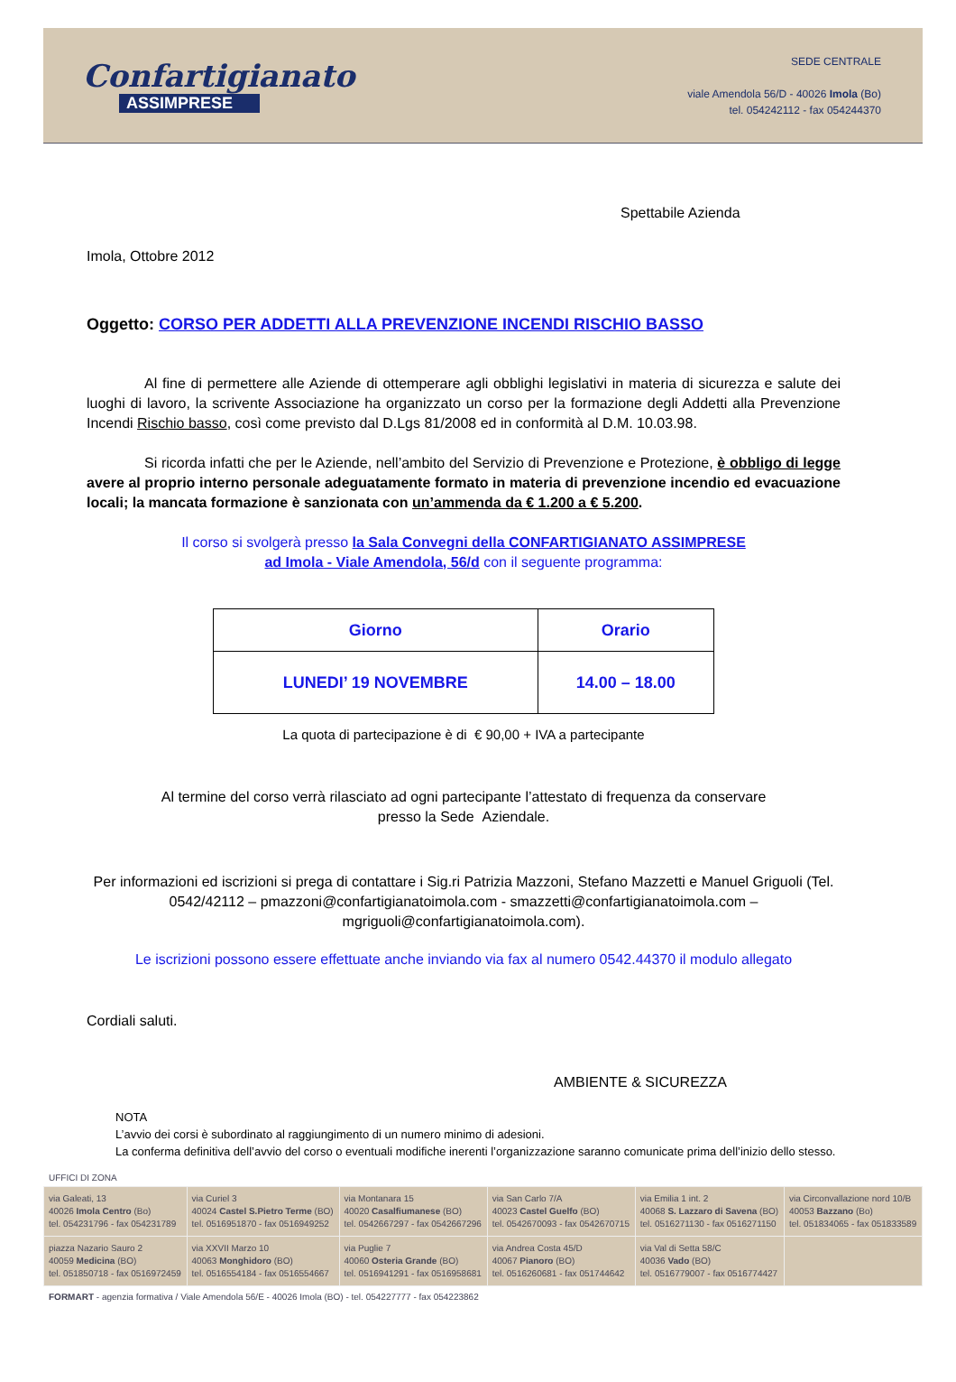Confartigianato
ASSIMPRESE
SEDE CENTRALE
viale Amendola 56/D - 40026 Imola (Bo)
tel. 054242112 - fax 054244370
Spettabile Azienda
Imola, Ottobre 2012
Oggetto: CORSO PER ADDETTI ALLA PREVENZIONE INCENDI RISCHIO BASSO
Al fine di permettere alle Aziende di ottemperare agli obblighi legislativi in materia di sicurezza e salute dei luoghi di lavoro, la scrivente Associazione ha organizzato un corso per la formazione degli Addetti alla Prevenzione Incendi Rischio basso, così come previsto dal D.Lgs 81/2008 ed in conformità al D.M. 10.03.98.
Si ricorda infatti che per le Aziende, nell’ambito del Servizio di Prevenzione e Protezione, è obbligo di legge avere al proprio interno personale adeguatamente formato in materia di prevenzione incendio ed evacuazione locali; la mancata formazione è sanzionata con un’ammenda da € 1.200 a € 5.200.
Il corso si svolgerà presso la Sala Convegni della CONFARTIGIANATO ASSIMPRESE
ad Imola - Viale Amendola, 56/d con il seguente programma:
| Giorno | Orario |
| --- | --- |
| LUNEDI’ 19 NOVEMBRE | 14.00 – 18.00 |
La quota di partecipazione è di € 90,00 + IVA a partecipante
Al termine del corso verrà rilasciato ad ogni partecipante l’attestato di frequenza da conservare
presso la Sede Aziendale.
Per informazioni ed iscrizioni si prega di contattare i Sig.ri Patrizia Mazzoni, Stefano Mazzetti e Manuel Griguoli (Tel. 0542/42112 – pmazzoni@confartigianatoimola.com - smazzetti@confartigianatoimola.com – mgriguoli@confartigianatoimola.com).
Le iscrizioni possono essere effettuate anche inviando via fax al numero 0542.44370 il modulo allegato
Cordiali saluti.
AMBIENTE & SICUREZZA
NOTA
L’avvio dei corsi è subordinato al raggiungimento di un numero minimo di adesioni.
La conferma definitiva dell’avvio del corso o eventuali modifiche inerenti l’organizzazione saranno comunicate prima dell’inizio dello stesso.
UFFICI DI ZONA
| via Galeati, 13 40026 Imola Centro (Bo) tel. 054231796 - fax 054231789 | via Curiel 3 40024 Castel S.Pietro Terme (BO) tel. 0516951870 - fax 0516949252 | via Montanara 15 40020 Casalfiumanese (BO) tel. 0542667297 - fax 0542667296 | via San Carlo 7/A 40023 Castel Guelfo (BO) tel. 0542670093 - fax 0542670715 | via Emilia 1 int. 2 40068 S. Lazzaro di Savena (BO) tel. 0516271130 - fax 0516271150 | via Circonvallazione nord 10/B 40053 Bazzano (Bo) tel. 051834065 - fax 051833589 |
| piazza Nazario Sauro 2 40059 Medicina (BO) tel. 051850718 - fax 0516972459 | via XXVII Marzo 10 40063 Monghidoro (BO) tel. 0516554184 - fax 0516554667 | via Puglie 7 40060 Osteria Grande (BO) tel. 0516941291 - fax 0516958681 | via Andrea Costa 45/D 40067 Pianoro (BO) tel. 0516260681 - fax 051744642 | via Val di Setta 58/C 40036 Vado (BO) tel. 0516779007 - fax 0516774427 | |
FORMART - agenzia formativa / Viale Amendola 56/E - 40026 Imola (BO) - tel. 054227777 - fax 054223862